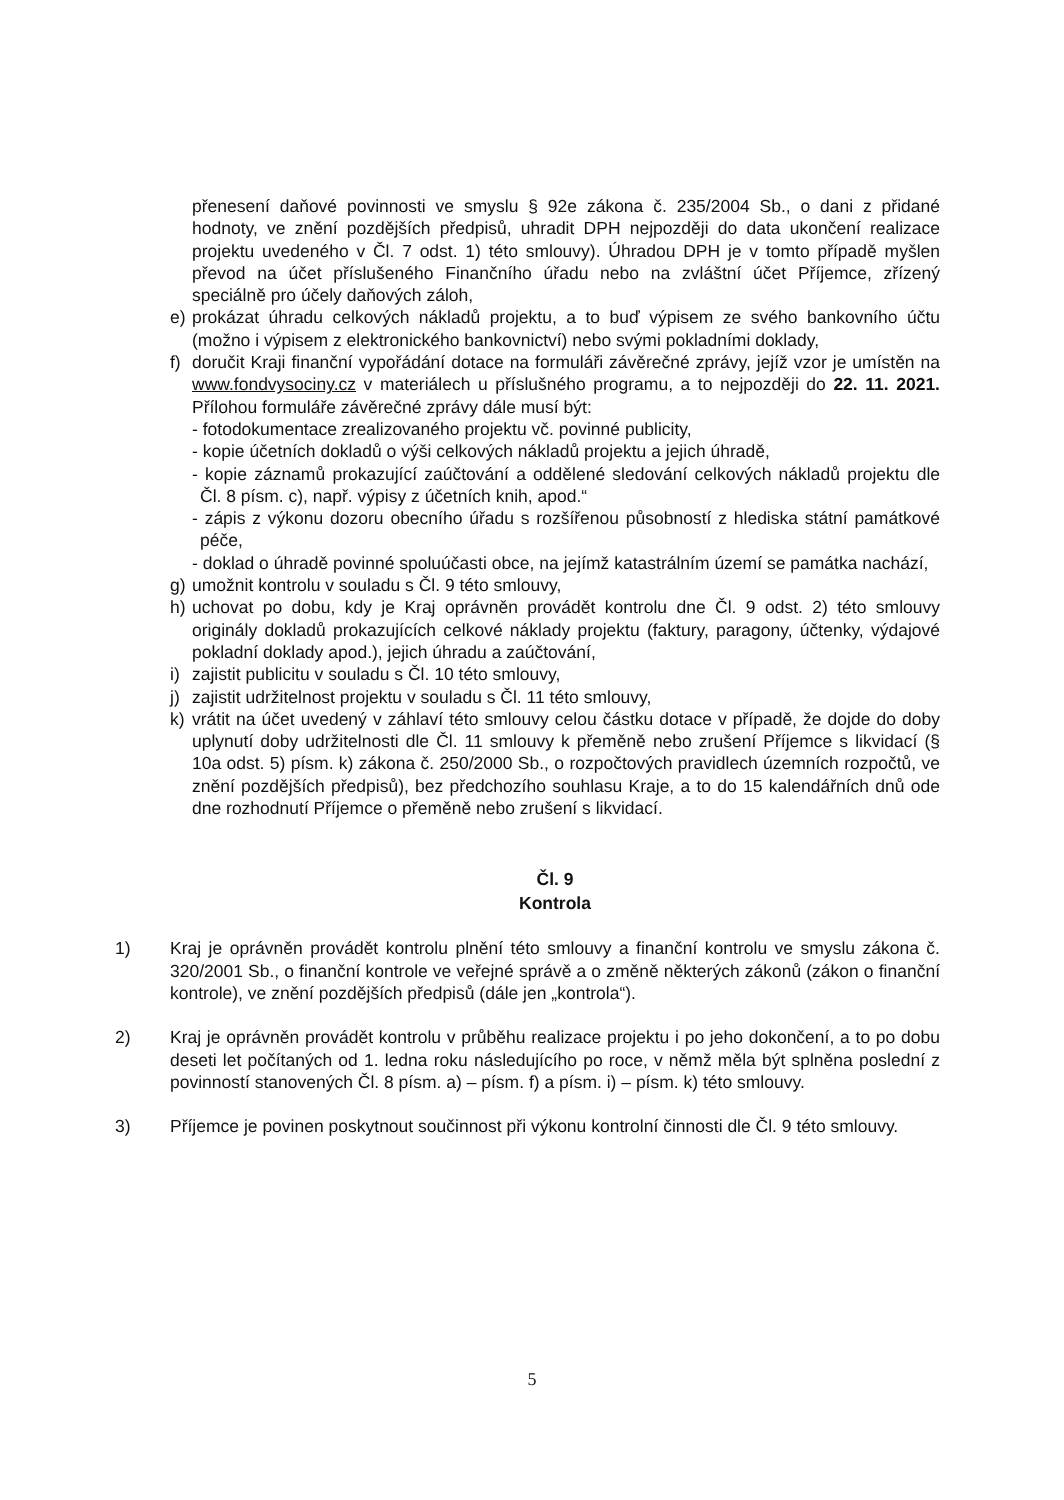přenesení daňové povinnosti ve smyslu § 92e zákona č. 235/2004 Sb., o dani z přidané hodnoty, ve znění pozdějších předpisů, uhradit DPH nejpozději do data ukončení realizace projektu uvedeného v Čl. 7 odst. 1) této smlouvy). Úhradou DPH je v tomto případě myšlen převod na účet příslušeného Finančního úřadu nebo na zvláštní účet Příjemce, zřízený speciálně pro účely daňových záloh,
e) prokázat úhradu celkových nákladů projektu, a to buď výpisem ze svého bankovního účtu (možno i výpisem z elektronického bankovnictví) nebo svými pokladními doklady,
f) doručit Kraji finanční vypořádání dotace na formuláři závěrečné zprávy, jejíž vzor je umístěn na www.fondvysociny.cz v materiálech u příslušného programu, a to nejpozději do 22. 11. 2021. Přílohou formuláře závěrečné zprávy dále musí být:
- fotodokumentace zrealizovaného projektu vč. povinné publicity,
- kopie účetních dokladů o výši celkových nákladů projektu a jejich úhradě,
- kopie záznamů prokazující zaúčtování a oddělené sledování celkových nákladů projektu dle Čl. 8 písm. c), např. výpisy z účetních knih, apod.“
- zápis z výkonu dozoru obecního úřadu s rozšířenou působností z hlediska státní památkové péče,
- doklad o úhradě povinné spoluúčasti obce, na jejímž katastrálním území se památka nachází,
g) umožnit kontrolu v souladu s Čl. 9 této smlouvy,
h) uchovat po dobu, kdy je Kraj oprávněn provádět kontrolu dne Čl. 9 odst. 2) této smlouvy originály dokladů prokazujících celkové náklady projektu (faktury, paragony, účtenky, výdajové pokladní doklady apod.), jejich úhradu a zaúčtování,
i) zajistit publicitu v souladu s Čl. 10 této smlouvy,
j) zajistit udržitelnost projektu v souladu s Čl. 11 této smlouvy,
k) vrátit na účet uvedený v záhlaví této smlouvy celou částku dotace v případě, že dojde do doby uplynutí doby udržitelnosti dle Čl. 11 smlouvy k přeměně nebo zrušení Příjemce s likvidací (§ 10a odst. 5) písm. k) zákona č. 250/2000 Sb., o rozpočtových pravidlech územních rozpočtů, ve znění pozdějších předpisů), bez předchozího souhlasu Kraje, a to do 15 kalendářních dnů ode dne rozhodnutí Příjemce o přeměně nebo zrušení s likvidací.
Čl. 9
Kontrola
1) Kraj je oprávněn provádět kontrolu plnění této smlouvy a finanční kontrolu ve smyslu zákona č. 320/2001 Sb., o finanční kontrole ve veřejné správě a o změně některých zákonů (zákon o finanční kontrole), ve znění pozdějších předpisů (dále jen „kontrola“).
2) Kraj je oprávněn provádět kontrolu v průběhu realizace projektu i po jeho dokončení, a to po dobu deseti let počítaných od 1. ledna roku následujícího po roce, v němž měla být splněna poslední z povinností stanovených Čl. 8 písm. a) – písm. f) a písm. i) – písm. k) této smlouvy.
3) Příjemce je povinen poskytnout součinnost při výkonu kontrolní činnosti dle Čl. 9 této smlouvy.
5